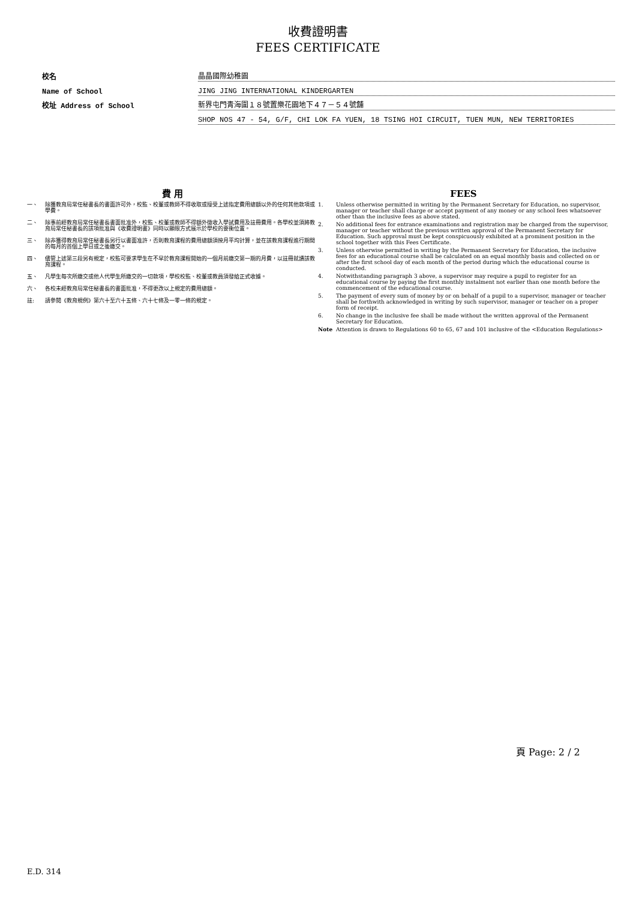收費證明書
FEES CERTIFICATE
校名
晶晶國際幼稚園
Name of School
JING JING INTERNATIONAL KINDERGARTEN
校址 Address of School
新界屯門青海圍１８號置樂花園地下４７－５４號舖
SHOP NOS 47 - 54, G/F, CHI LOK FA YUEN, 18 TSING HOI CIRCUIT, TUEN MUN, NEW TERRITORIES
費 用
一、 除獲教育局常任秘書長的書面許可外，校監、校董或教師不得收取或接受上述指定費用總額以外的任何其他款項或學費。
二、 除事前經教育局常任秘書長書面批准外，校監、校董或教師不得額外徵收入學試費用及註冊費用。各學校並須將教育局常任秘書長的該項批准與《收費證明書》同時以顯眼方式展示於學校的要衝位置。
三、 除非獲得教育局常任秘書長另行以書面准許，否則教育課程的費用總額須按月平均計算，並在該教育課程進行期間的每月的首個上學日或之後繳交。
四、 儘管上述第三段另有規定，校監可要求學生在不早於教育課程開始的一個月前繳交第一期的月費，以註冊就讀該教育課程。
五、 凡學生每次所繳交或他人代學生所繳交的一切款項，學校校監、校董或教員須發給正式收據。
六、 各校未經教育局常任秘書長的書面批准，不得更改以上規定的費用總額。
註: 請參閱《教育規例》第六十至六十五條、六十七條及一零一條的規定。
FEES
1. Unless otherwise permitted in writing by the Permanent Secretary for Education, no supervisor, manager or teacher shall charge or accept payment of any money or any school fees whatsoever other than the inclusive fees as above stated.
2. No additional fees for entrance examinations and registration may be charged from the supervisor, manager or teacher without the previous written approval of the Permanent Secretary for Education. Such approval must be kept conspicuously exhibited at a prominent position in the school together with this Fees Certificate.
3. Unless otherwise permitted in writing by the Permanent Secretary for Education, the inclusive fees for an educational course shall be calculated on an equal monthly basis and collected on or after the first school day of each month of the period during which the educational course is conducted.
4. Notwithstanding paragraph 3 above, a supervisor may require a pupil to register for an educational course by paying the first monthly instalment not earlier than one month before the commencement of the educational course.
5. The payment of every sum of money by or on behalf of a pupil to a supervisor, manager or teacher shall be forthwith acknowledged in writing by such supervisor, manager or teacher on a proper form of receipt.
6. No change in the inclusive fee shall be made without the written approval of the Permanent Secretary for Education.
Note Attention is drawn to Regulations 60 to 65, 67 and 101 inclusive of the <Education Regulations>
頁 Page: 2 / 2
E.D. 314